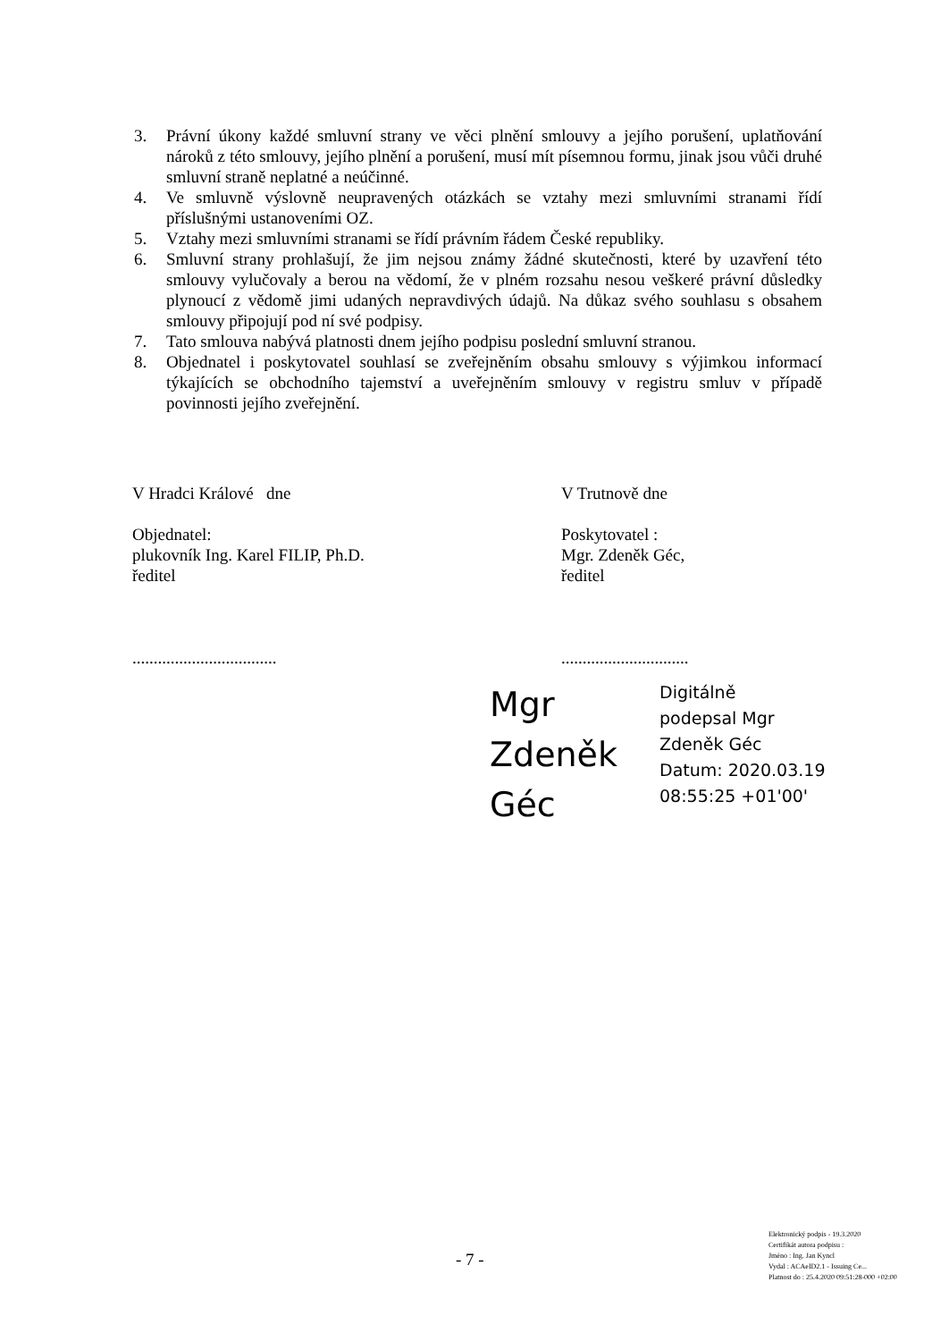3. Právní úkony každé smluvní strany ve věci plnění smlouvy a jejího porušení, uplatňování nároků z této smlouvy, jejího plnění a porušení, musí mít písemnou formu, jinak jsou vůči druhé smluvní straně neplatné a neúčinné.
4. Ve smluvně výslovně neupravených otázkách se vztahy mezi smluvními stranami řídí příslušnými ustanoveními OZ.
5. Vztahy mezi smluvními stranami se řídí právním řádem České republiky.
6. Smluvní strany prohlašují, že jim nejsou známy žádné skutečnosti, které by uzavření této smlouvy vylučovaly a berou na vědomí, že v plném rozsahu nesou veškeré právní důsledky plynoucí z vědomě jimi udaných nepravdivých údajů. Na důkaz svého souhlasu s obsahem smlouvy připojují pod ní své podpisy.
7. Tato smlouva nabývá platnosti dnem jejího podpisu poslední smluvní stranou.
8. Objednatel i poskytovatel souhlasí se zveřejněním obsahu smlouvy s výjimkou informací týkajících se obchodního tajemství a uveřejněním smlouvy v registru smluv v případě povinnosti jejího zveřejnění.
V Hradci Králové dne
Objednatel:
plukovník Ing. Karel FILIP, Ph.D.
ředitel
..................................
V Trutnově dne
Poskytovatel :
Mgr. Zdeněk Géc,
ředitel
..............................
Mgr
Zdeněk
Géc
Digitálně
podepsal Mgr
Zdeněk Géc
Datum: 2020.03.19
08:55:25 +01'00'
- 7 -
Elektronický podpis - 19.3.2020
Certifikát autora podpisu :
Jméno : Ing. Jan Kyncl
Vydal : ACAeID2.1 - Issuing Ce...
Platnost do : 25.4.2020 09:51:28-000 +02:00